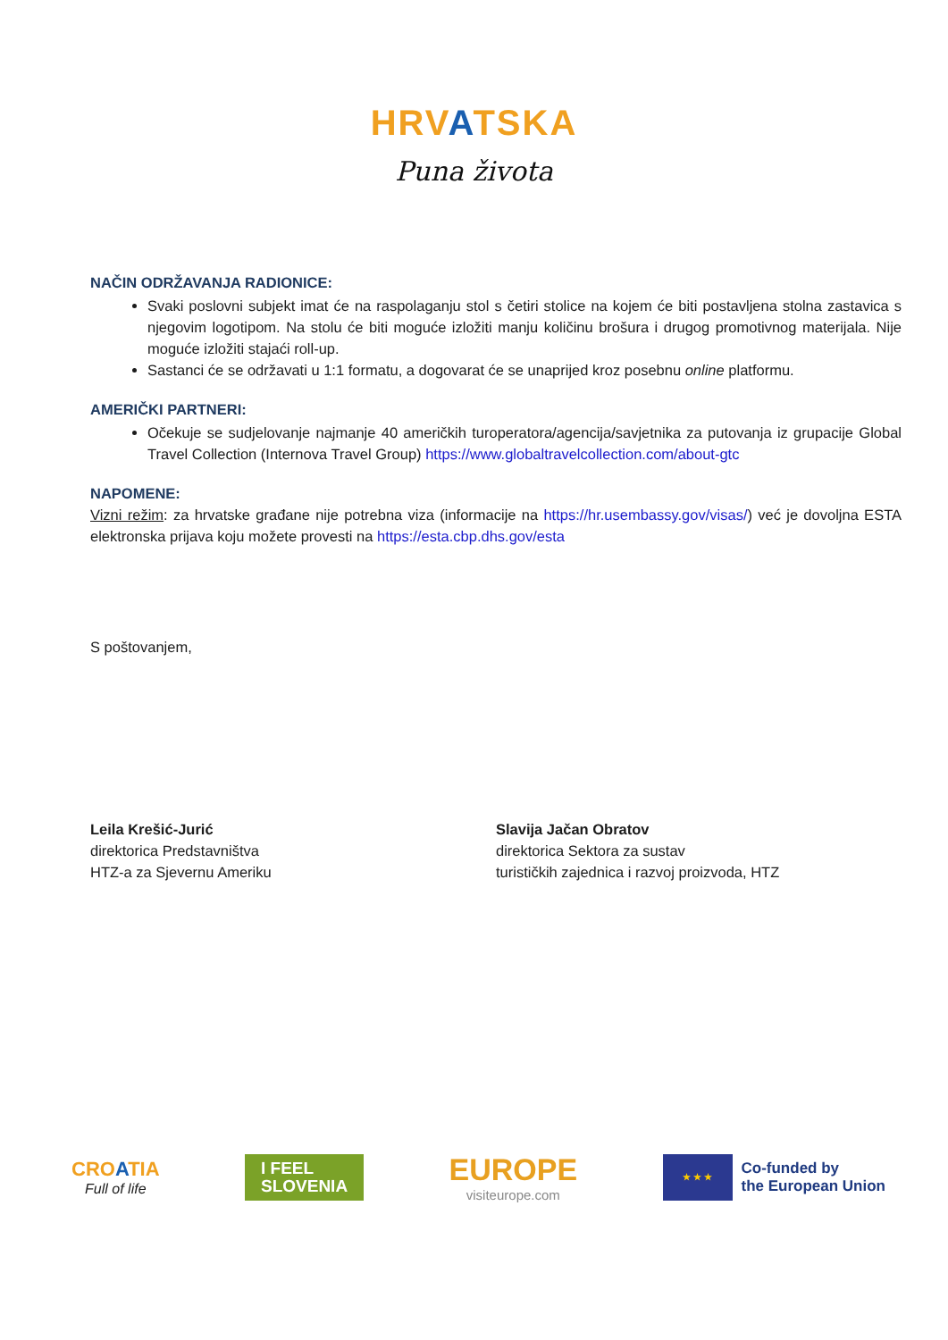HRVATSKA
Puna života
NAČIN ODRŽAVANJA RADIONICE:
Svaki poslovni subjekt imat će na raspolaganju stol s četiri stolice na kojem će biti postavljena stolna zastavica s njegovim logotipom. Na stolu će biti moguće izložiti manju količinu brošura i drugog promotivnog materijala. Nije moguće izložiti stajaći roll-up.
Sastanci će se održavati u 1:1 formatu, a dogovarat će se unaprijed kroz posebnu online platformu.
AMERIČKI PARTNERI:
Očekuje se sudjelovanje najmanje 40 američkih turoperatora/agencija/savjetnika za putovanja iz grupacije Global Travel Collection (Internova Travel Group) https://www.globaltravelcollection.com/about-gtc
NAPOMENE:
Vizni režim: za hrvatske građane nije potrebna viza (informacije na https://hr.usembassy.gov/visas/) već je dovoljna ESTA elektronska prijava koju možete provesti na https://esta.cbp.dhs.gov/esta
S poštovanjem,
Leila Krešić-Jurić
direktorica Predstavništva
HTZ-a za Sjevernu Ameriku
Slavija Jačan Obratov
direktorica Sektora za sustav
turističkih zajednica i razvoj proizvoda, HTZ
CROATIA
Full of life
I FEEL
SLOVENIA
EUROPE
visiteurope.com
★ ★ ★
Co-funded by
the European Union